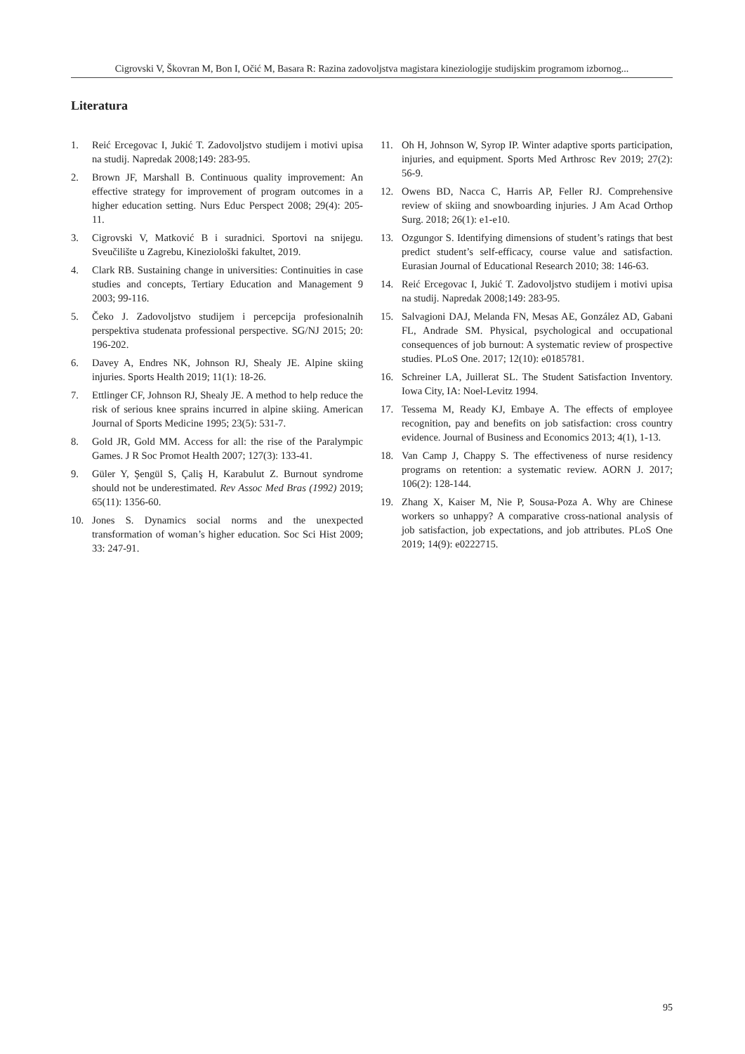Cigrovski V, Škovran M, Bon I, Očić M, Basara R: Razina zadovoljstva magistara kineziologije studijskim programom izbornog...
Literatura
1. Reić Ercegovac I, Jukić T. Zadovoljstvo studijem i motivi upisa na studij. Napredak 2008;149: 283-95.
2. Brown JF, Marshall B. Continuous quality improvement: An effective strategy for improvement of program outcomes in a higher education setting. Nurs Educ Perspect 2008; 29(4): 205-11.
3. Cigrovski V, Matković B i suradnici. Sportovi na snijegu. Sveučilište u Zagrebu, Kineziološki fakultet, 2019.
4. Clark RB. Sustaining change in universities: Continuities in case studies and concepts, Tertiary Education and Management 9 2003; 99-116.
5. Čeko J. Zadovoljstvo studijem i percepcija profesionalnih perspektiva studenata professional perspective. SG/NJ 2015; 20: 196-202.
6. Davey A, Endres NK, Johnson RJ, Shealy JE. Alpine skiing injuries. Sports Health 2019; 11(1): 18-26.
7. Ettlinger CF, Johnson RJ, Shealy JE. A method to help reduce the risk of serious knee sprains incurred in alpine skiing. American Journal of Sports Medicine 1995; 23(5): 531-7.
8. Gold JR, Gold MM. Access for all: the rise of the Paralympic Games. J R Soc Promot Health 2007; 127(3): 133-41.
9. Güler Y, Şengül S, Çaliş H, Karabulut Z. Burnout syndrome should not be underestimated. Rev Assoc Med Bras (1992) 2019; 65(11): 1356-60.
10. Jones S. Dynamics social norms and the unexpected transformation of woman’s higher education. Soc Sci Hist 2009; 33: 247-91.
11. Oh H, Johnson W, Syrop IP. Winter adaptive sports participation, injuries, and equipment. Sports Med Arthrosc Rev 2019; 27(2): 56-9.
12. Owens BD, Nacca C, Harris AP, Feller RJ. Comprehensive review of skiing and snowboarding injuries. J Am Acad Orthop Surg. 2018; 26(1): e1-e10.
13. Ozgungor S. Identifying dimensions of student’s ratings that best predict student’s self-efficacy, course value and satisfaction. Eurasian Journal of Educational Research 2010; 38: 146-63.
14. Reić Ercegovac I, Jukić T. Zadovoljstvo studijem i motivi upisa na studij. Napredak 2008;149: 283-95.
15. Salvagioni DAJ, Melanda FN, Mesas AE, González AD, Gabani FL, Andrade SM. Physical, psychological and occupational consequences of job burnout: A systematic review of prospective studies. PLoS One. 2017; 12(10): e0185781.
16. Schreiner LA, Juillerat SL. The Student Satisfaction Inventory. Iowa City, IA: Noel-Levitz 1994.
17. Tessema M, Ready KJ, Embaye A. The effects of employee recognition, pay and benefits on job satisfaction: cross country evidence. Journal of Business and Economics 2013; 4(1), 1-13.
18. Van Camp J, Chappy S. The effectiveness of nurse residency programs on retention: a systematic review. AORN J. 2017; 106(2): 128-144.
19. Zhang X, Kaiser M, Nie P, Sousa-Poza A. Why are Chinese workers so unhappy? A comparative cross-national analysis of job satisfaction, job expectations, and job attributes. PLoS One 2019; 14(9): e0222715.
95